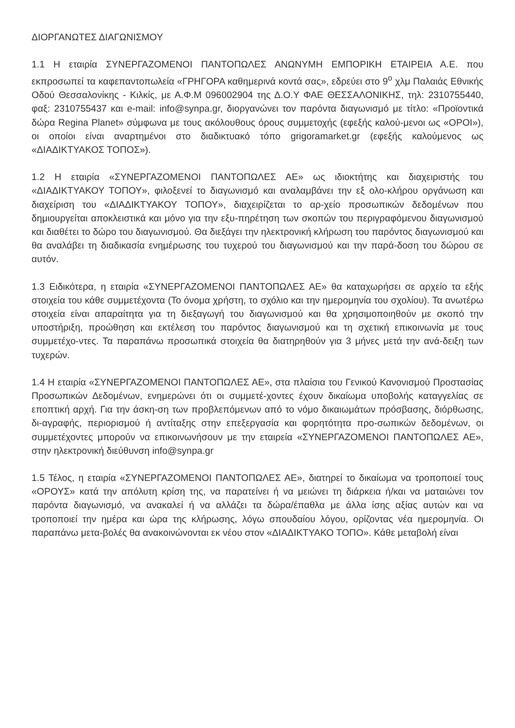ΔΙΟΡΓΑΝΩΤΕΣ ΔΙΑΓΩΝΙΣΜΟΥ
1.1 Η εταιρία ΣΥΝΕΡΓΑΖΟΜΕΝΟΙ ΠΑΝΤΟΠΩΛΕΣ ΑΝΩΝΥΜΗ ΕΜΠΟΡΙΚΗ ΕΤΑΙΡΕΙΑ Α.Ε. που εκπροσωπεί τα καφεπαντοπωλεία «ΓΡΗΓΟΡΑ καθημερινά κοντά σας», εδρεύει στο 9<sup>ο</sup> χλμ Παλαιάς Εθνικής Οδού Θεσσαλονίκης - Κιλκίς, με Α.Φ.Μ 096002904 της Δ.Ο.Υ ΦΑΕ ΘΕΣΣΑΛΟΝΙΚΗΣ, τηλ: 2310755440, φαξ: 2310755437 και e-mail: info@synpa.gr, διοργανώνει τον παρόντα διαγωνισμό με τίτλο: «Προϊοντικά δώρα Regina Planet» σύμφωνα με τους ακόλουθους όρους συμμετοχής (εφεξής καλού-μενοι ως «ΟΡΟΙ»), οι οποίοι είναι αναρτημένοι στο διαδικτυακό τόπο grigoramarket.gr (εφεξής καλούμενος ως «ΔΙΑΔΙΚΤΥΑΚΟΣ ΤΟΠΟΣ»).
1.2 Η εταιρία «ΣΥΝΕΡΓΑΖΟΜΕΝΟΙ ΠΑΝΤΟΠΩΛΕΣ ΑΕ» ως ιδιοκτήτης και διαχειριστής του «ΔΙΑΔΙΚΤΥΑΚΟΥ ΤΟΠΟΥ», φιλοξενεί το διαγωνισμό και αναλαμβάνει την εξ ολο-κλήρου οργάνωση και διαχείριση του «ΔΙΑΔΙΚΤΥΑΚΟΥ ΤΟΠΟΥ», διαχειρίζεται το αρ-χείο προσωπικών δεδομένων που δημιουργείται αποκλειστικά και μόνο για την εξυ-πηρέτηση των σκοπών του περιγραφόμενου διαγωνισμού και διαθέτει το δώρο του διαγωνισμού. Θα διεξάγει την ηλεκτρονική κλήρωση του παρόντος διαγωνισμού και θα αναλάβει τη διαδικασία ενημέρωσης του τυχερού του διαγωνισμού και την παρά-δοση του δώρου σε αυτόν.
1.3 Ειδικότερα, η εταιρία «ΣΥΝΕΡΓΑΖΟΜΕΝΟΙ ΠΑΝΤΟΠΩΛΕΣ ΑΕ» θα καταχωρήσει σε αρχείο τα εξής στοιχεία του κάθε συμμετέχοντα (Το όνομα χρήστη, το σχόλιο και την ημερομηνία του σχολίου). Τα ανωτέρω στοιχεία είναι απαραίτητα για τη διεξαγωγή του διαγωνισμού και θα χρησιμοποιηθούν με σκοπό την υποστήριξη, προώθηση και εκτέλεση του παρόντος διαγωνισμού και τη σχετική επικοινωνία με τους συμμετέχο-ντες. Τα παραπάνω προσωπικά στοιχεία θα διατηρηθούν για 3 μήνες μετά την ανά-δειξη των τυχερών.
1.4 Η εταιρία «ΣΥΝΕΡΓΑΖΟΜΕΝΟΙ ΠΑΝΤΟΠΩΛΕΣ ΑΕ», στα πλαίσια του Γενικού Κανονισμού Προστασίας Προσωπικών Δεδομένων, ενημερώνει ότι οι συμμετέ-χοντες έχουν δικαίωμα υποβολής καταγγελίας σε εποπτική αρχή. Για την άσκη-ση των προβλεπόμενων από το νόμο δικαιωμάτων πρόσβασης, διόρθωσης, δι-αγραφής, περιορισμού ή αντίταξης στην επεξεργασία και φορητότητα προ-σωπικών δεδομένων, οι συμμετέχοντες μπορούν να επικοινωνήσουν με την εταιρεία «ΣΥΝΕΡΓΑΖΟΜΕΝΟΙ ΠΑΝΤΟΠΩΛΕΣ ΑΕ», στην ηλεκτρονική διεύθυνση info@synpa.gr
1.5 Τέλος, η εταιρία «ΣΥΝΕΡΓΑΖΟΜΕΝΟΙ ΠΑΝΤΟΠΩΛΕΣ ΑΕ», διατηρεί το δικαίωμα να τροποποιεί τους «ΟΡΟΥΣ» κατά την απόλυτη κρίση της, να παρατείνει ή να μειώνει τη διάρκεια ή/και να ματαιώνει τον παρόντα διαγωνισμό, να ανακαλεί ή να αλλάζει τα δώρα/έπαθλα με άλλα ίσης αξίας αυτών και να τροποποιεί την ημέρα και ώρα της κλήρωσης, λόγω σπουδαίου λόγου, ορίζοντας νέα ημερομηνία. Οι παραπάνω μετα-βολές θα ανακοινώνονται εκ νέου στον «ΔΙΑΔΙΚΤΥΑΚΟ ΤΟΠΟ». Κάθε μεταβολή είναι